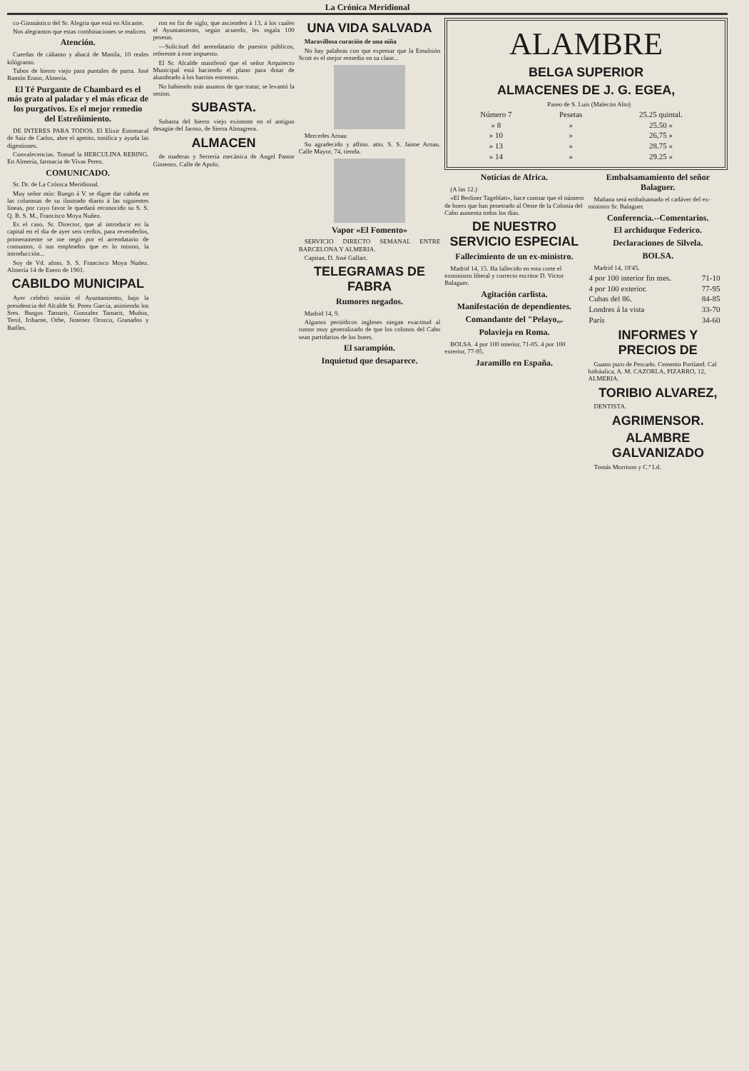La Crónica Meridional
co-Gimnástico del Sr. Alegria que está en Alicante.
Nos alegramos que estas combinaciones se realicen.
Atención.
Cuerdas de cáñamo y abacá de Manila, 10 reales kilógramo.
Tubos de hierro viejo para puntales de parra. José Ramón Eraso, Almería.
El Té Purgante de Chambard es el más grato al paladar y el más eficaz de los purgativos. Es el mejor remedio del Estreñimiento.
DE INTERES PARA TODOS. El Elixir Estomacal de Saiz de Carlos, abre el apetito, tonifica y ayuda las digestiones.
Convalecencias. Tomad la HERCULINA REBING. En Almería, farmacia de Vivas Perez.
COMUNICADO.
Sr. Dr. de La Crónica Meridional.
Muy señor mío: Ruego á V. se digne dar cabida en las columnas de su ilustrado diario á las siguientes líneas, por cuyo favor le quedará reconocido su S. S. Q. B. S. M., Francisco Moya Nuñez.
Es el caso, Sr. Director, que al introducir en la capital en el dia de ayer seis cerdos, para revenderlos, primeramente se me negó por el arrendatario de consumos, ó sus empleados que es lo mismo, la introducción...
Soy de Vd. afmo. S. S. Francisco Moya Nuñez. Almería 14 de Enero de 1901.
CABILDO MUNICIPAL
Ayer celebró sesión el Ayuntamiento, bajo la presidencia del Alcalde Sr. Perez García, asistiendo los Sres. Burgos Tamarit, Gonzalez Tamarit, Muñoz, Terol, Iribarne, Orbe, Jimenez Orozco, Granados y Batlles.
ron en fin de siglo, que ascienden á 13, á los cuales el Ayuntamiento, según acuerdo, les regala 100 pesetas.
—Solicitud del arrendatario de puestos públicos, referente á este impuesto.
El Sr. Alcalde manifestó que el señor Arquitecto Municipal está haciendo el plano para dotar de alumbrado á los barrios estremos.
No habiendo más asuntos de que tratar, se levantó la sesion.
SUBASTA.
Subasta del hierro viejo existente en el antiguo desagüe del Jaroso, de Sierra Almagrera.
ALMACEN
de maderas y Serrería mecánica de Angel Pastor Gimenez. Calle de Apolo.
UNA VIDA SALVADA
Maravillosa curación de una niña
No hay palabras con que expresar que la Emulsión Scott es el mejor remedio en su clase...
Mercedes Arnau
Su agradecido y affmo. atto. S. S. Jaime Arnau. Calle Mayor, 74, tienda.
Vapor «El Fomento»
SERVICIO DIRECTO SEMANAL ENTRE BARCELONA Y ALMERIA.
Capitan, D. José Gallart.
TELEGRAMAS DE FABRA
Rumores negados.
Madrid 14, 9.
Algunos periódicos ingleses niegan exactitud al rumor muy generalizado de que los colonos del Cabo sean partidarios de los boers.
El sarampión.
Inquietud que desaparece.
ALAMBRE
BELGA SUPERIOR
ALMACENES DE J. G. EGEA,
Paseo de S. Luis (Malecón Alto)
| Número 7 | Pesetas | 25.25 quintal. |
| » 8 | » | 25.50 » |
| » 10 | » | 26,75 » |
| » 13 | » | 28.75 » |
| » 14 | » | 29.25 » |
Noticias de Africa.
(A las 12.)
«El Berliner Tageblatt», hace constar que el número de boers que han penetrado al Oeste de la Colonia del Cabo aumenta todos los días.
DE NUESTRO SERVICIO ESPECIAL
Fallecimiento de un ex-ministro.
Madrid 14, 15. Ha fallecido en esta corte el exministro liberal y correcto escritor D. Victor Balaguer.
Agitación carlista.
Manifestación de dependientes.
Comandante del "Pelayo,,.
Polavieja en Roma.
BOLSA. 4 por 100 interior, 71-05. 4 por 100 exterior, 77-95.
Jaramillo en España.
Embalsamamiento del señor Balaguer.
Mañana será embalsamado el cadáver del ex-ministro Sr. Balaguer.
Conferencia.--Comentarios.
El archiduque Federico.
Declaraciones de Silvela.
BOLSA.
Madrid 14, 18'45.
| 4 por 100 interior fin mes. | 71-10 |
| 4 por 100 exterior. | 77-95 |
| Cubas del 86. | 84-85 |
| Londres á la vista | 33-70 |
| París | 34-60 |
INFORMES Y PRECIOS DE
Guano puro de Pescado. Cemento Portland. Cal hidráulica, A. M. CAZORLA, PIZARRO, 12, ALMERIA.
TORIBIO ALVAREZ,
DENTISTA.
AGRIMENSOR.
ALAMBRE GALVANIZADO
Tomás Morrison y C.ª Ld.